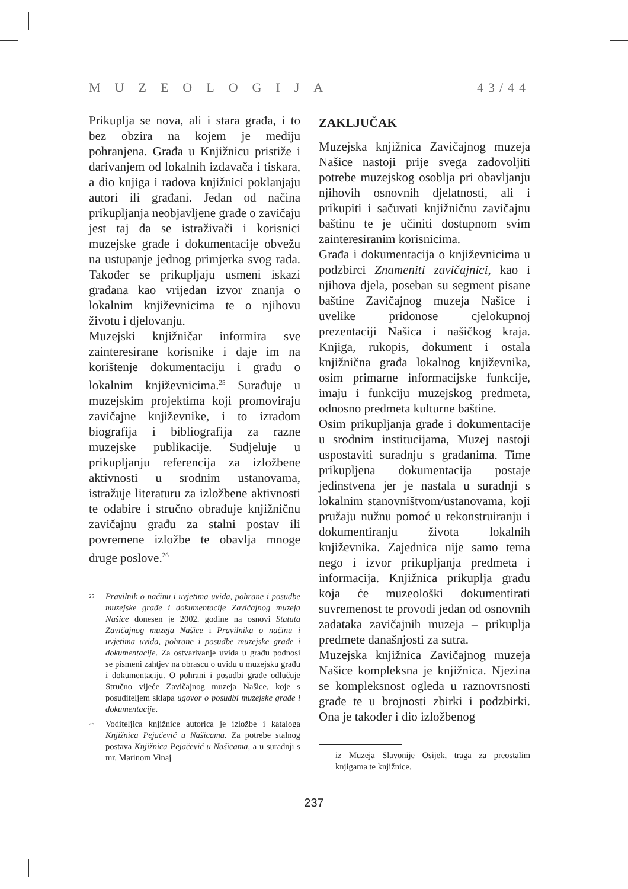MUZEOLOGIJA 43/44
Prikuplja se nova, ali i stara građa, i to bez obzira na kojem je mediju pohranjena. Građa u Knjižnicu pristiže i darivanjem od lokalnih izdavača i tiskara, a dio knjiga i radova knjižnici poklanjaju autori ili građani. Jedan od načina prikupljanja neobjavljene građe o zavičaju jest taj da se istraživači i korisnici muzejske građe i dokumentacije obvežu na ustupanje jednog primjerka svog rada. Također se prikupljaju usmeni iskazi građana kao vrijedan izvor znanja o lokalnim književnicima te o njihovu životu i djelovanju.
Muzejski knjižničar informira sve zainteresirane korisnike i daje im na korištenje dokumentaciju i građu o lokalnim književnicima.<sup>25</sup> Surađuje u muzejskim projektima koji promoviraju zavičajne književnike, i to izradom biografija i bibliografija za razne muzejske publikacije. Sudjeluje u prikupljanju referencija za izložbene aktivnosti u srodnim ustanovama, istražuje literaturu za izložbene aktivnosti te odabire i stručno obrađuje knjižničnu zavičajnu građu za stalni postav ili povremene izložbe te obavlja mnoge druge poslove.<sup>26</sup>
<sup>25</sup>
Pravilnik o načinu i uvjetima uvida, pohrane i posudbe muzejske građe i dokumentacije Zavičajnog muzeja Našice donesen je 2002. godine na osnovi Statuta Zavičajnog muzeja Našice i Pravilnika o načinu i uvjetima uvida, pohrane i posudbe muzejske građe i dokumentacije. Za ostvarivanje uvida u građu podnosi se pismeni zahtjev na obrascu o uvidu u muzejsku građu i dokumentaciju. O pohrani i posudbi građe odlučuje Stručno vijeće Zavičajnog muzeja Našice, koje s posuditeljem sklapa ugovor o posudbi muzejske građe i dokumentacije.
<sup>26</sup>
Voditeljica knjižnice autorica je izložbe i kataloga Knjižnica Pejačević u Našicama. Za potrebe stalnog postava Knjižnica Pejačević u Našicama, a u suradnji s mr. Marinom Vinaj
ZAKLJUČAK
Muzejska knjižnica Zavičajnog muzeja Našice nastoji prije svega zadovoljiti potrebe muzejskog osoblja pri obavljanju njihovih osnovnih djelatnosti, ali i prikupiti i sačuvati knjižničnu zavičajnu baštinu te je učiniti dostupnom svim zainteresiranim korisnicima.
Građa i dokumentacija o književnicima u podzbirci Znameniti zavičajnici, kao i njihova djela, poseban su segment pisane baštine Zavičajnog muzeja Našice i uvelike pridonose cjelokupnoj prezentaciji Našica i našičkog kraja. Knjiga, rukopis, dokument i ostala knjižnična građa lokalnog književnika, osim primarne informacijske funkcije, imaju i funkciju muzejskog predmeta, odnosno predmeta kulturne baštine.
Osim prikupljanja građe i dokumentacije u srodnim institucijama, Muzej nastoji uspostaviti suradnju s građanima. Time prikupljena dokumentacija postaje jedinstvena jer je nastala u suradnji s lokalnim stanovništvom/ustanovama, koji pružaju nužnu pomoć u rekonstruiranju i dokumentiranju života lokalnih književnika. Zajednica nije samo tema nego i izvor prikupljanja predmeta i informacija. Knjižnica prikuplja građu koja će muzeološki dokumentirati suvremenost te provodi jedan od osnovnih zadataka zavičajnih muzeja – prikuplja predmete današnjosti za sutra.
Muzejska knjižnica Zavičajnog muzeja Našice kompleksna je knjižnica. Njezina se kompleksnost ogleda u raznovrsnosti građe te u brojnosti zbirki i podzbirki. Ona je također i dio izložbenog
iz Muzeja Slavonije Osijek, traga za preostalim knjigama te knjižnice.
237